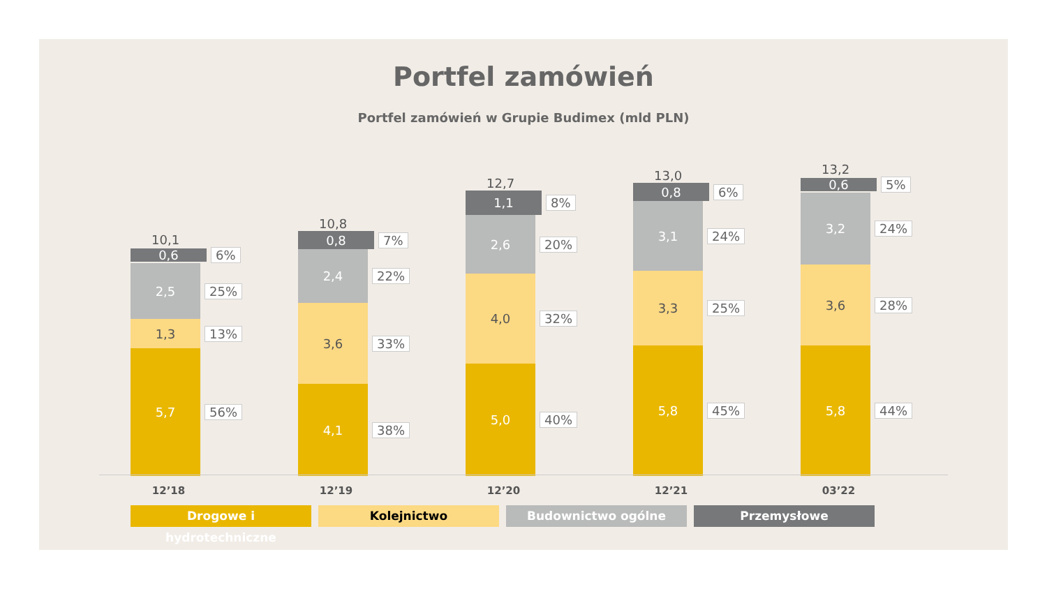Portfel zamówień
Portfel zamówień w Grupie Budimex (mld PLN)
10,1
0,6
6%
2,5
25%
1,3
13%
5,7
56%
10,8
0,8
7%
2,4
22%
3,6
33%
4,1
38%
12,7
1,1
8%
2,6
20%
4,0
32%
5,0
40%
13,0
0,8
6%
3,1
24%
3,3
25%
5,8
45%
13,2
0,6
5%
3,2
24%
3,6
28%
5,8
44%
12’18 12’19 12’20 12’21 03’22
Drogowe i hydrotechniczne Kolejnictwo Budownictwo ogólne Przemysłowe